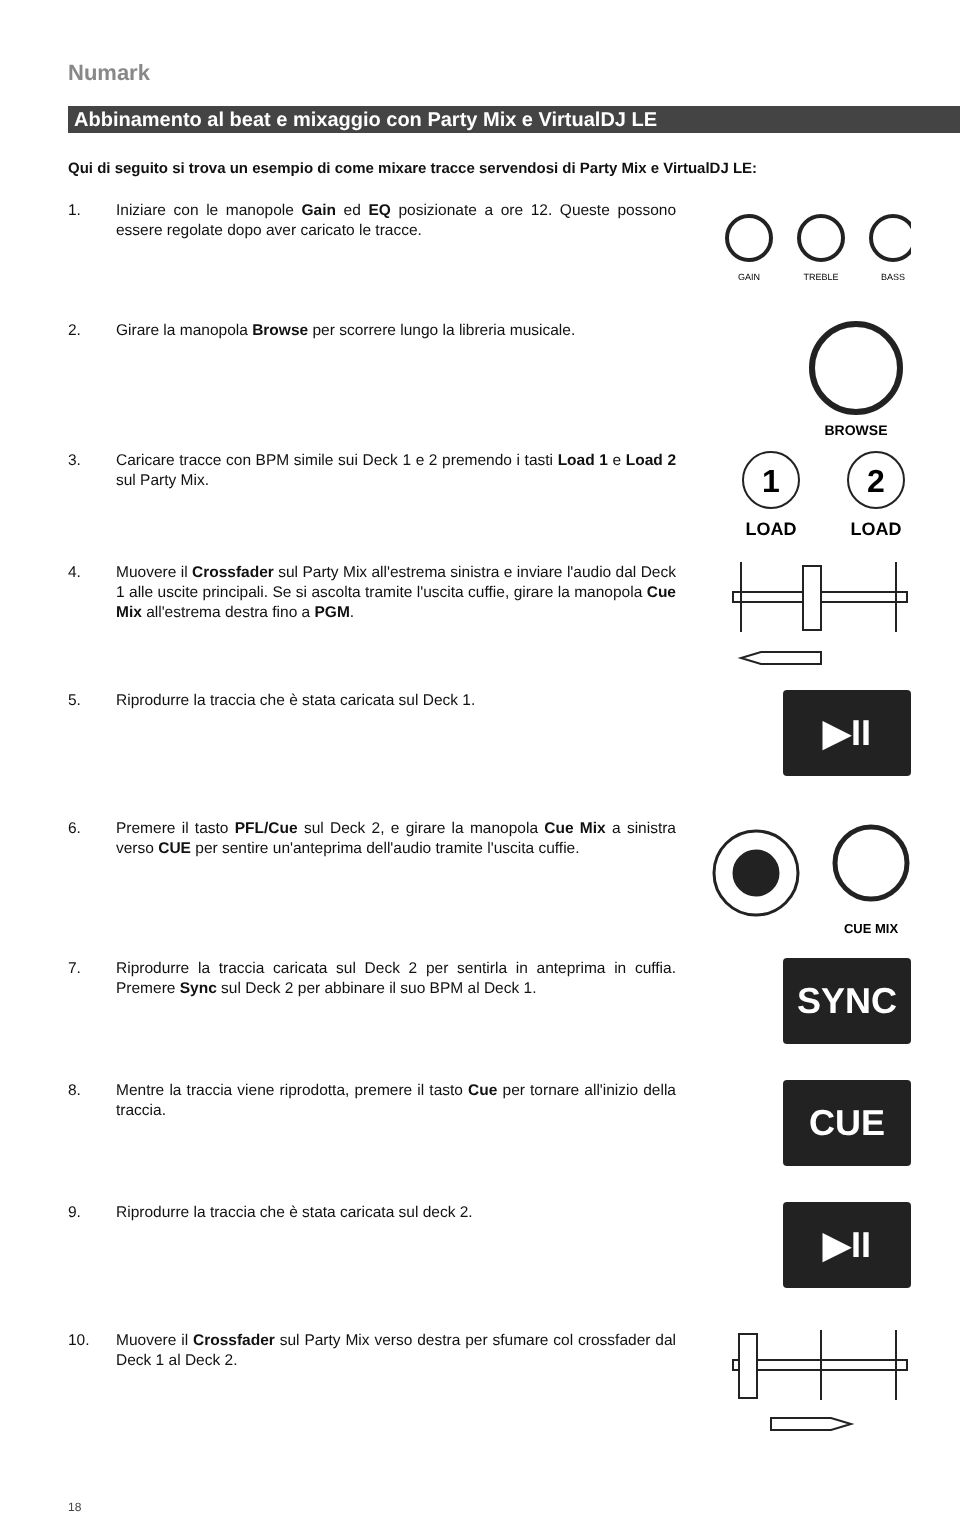Numark
Abbinamento al beat e mixaggio con Party Mix e VirtualDJ LE
Qui di seguito si trova un esempio di come mixare tracce servendosi di Party Mix e VirtualDJ LE:
1. Iniziare con le manopole Gain ed EQ posizionate a ore 12. Queste possono essere regolate dopo aver caricato le tracce.
GAIN
TREBLE
BASS
2. Girare la manopola Browse per scorrere lungo la libreria musicale.
BROWSE
3. Caricare tracce con BPM simile sui Deck 1 e 2 premendo i tasti Load 1 e Load 2 sul Party Mix.
1
2
LOAD
LOAD
4. Muovere il Crossfader sul Party Mix all'estrema sinistra e inviare l'audio dal Deck 1 alle uscite principali. Se si ascolta tramite l'uscita cuffie, girare la manopola Cue Mix all'estrema destra fino a PGM.
5. Riprodurre la traccia che è stata caricata sul Deck 1.
▶II
6. Premere il tasto PFL/Cue sul Deck 2, e girare la manopola Cue Mix a sinistra verso CUE per sentire un'anteprima dell'audio tramite l'uscita cuffie.
CUE MIX
7. Riprodurre la traccia caricata sul Deck 2 per sentirla in anteprima in cuffia. Premere Sync sul Deck 2 per abbinare il suo BPM al Deck 1.
SYNC
8. Mentre la traccia viene riprodotta, premere il tasto Cue per tornare all'inizio della traccia.
CUE
9. Riprodurre la traccia che è stata caricata sul deck 2.
▶II
10. Muovere il Crossfader sul Party Mix verso destra per sfumare col crossfader dal Deck 1 al Deck 2.
18